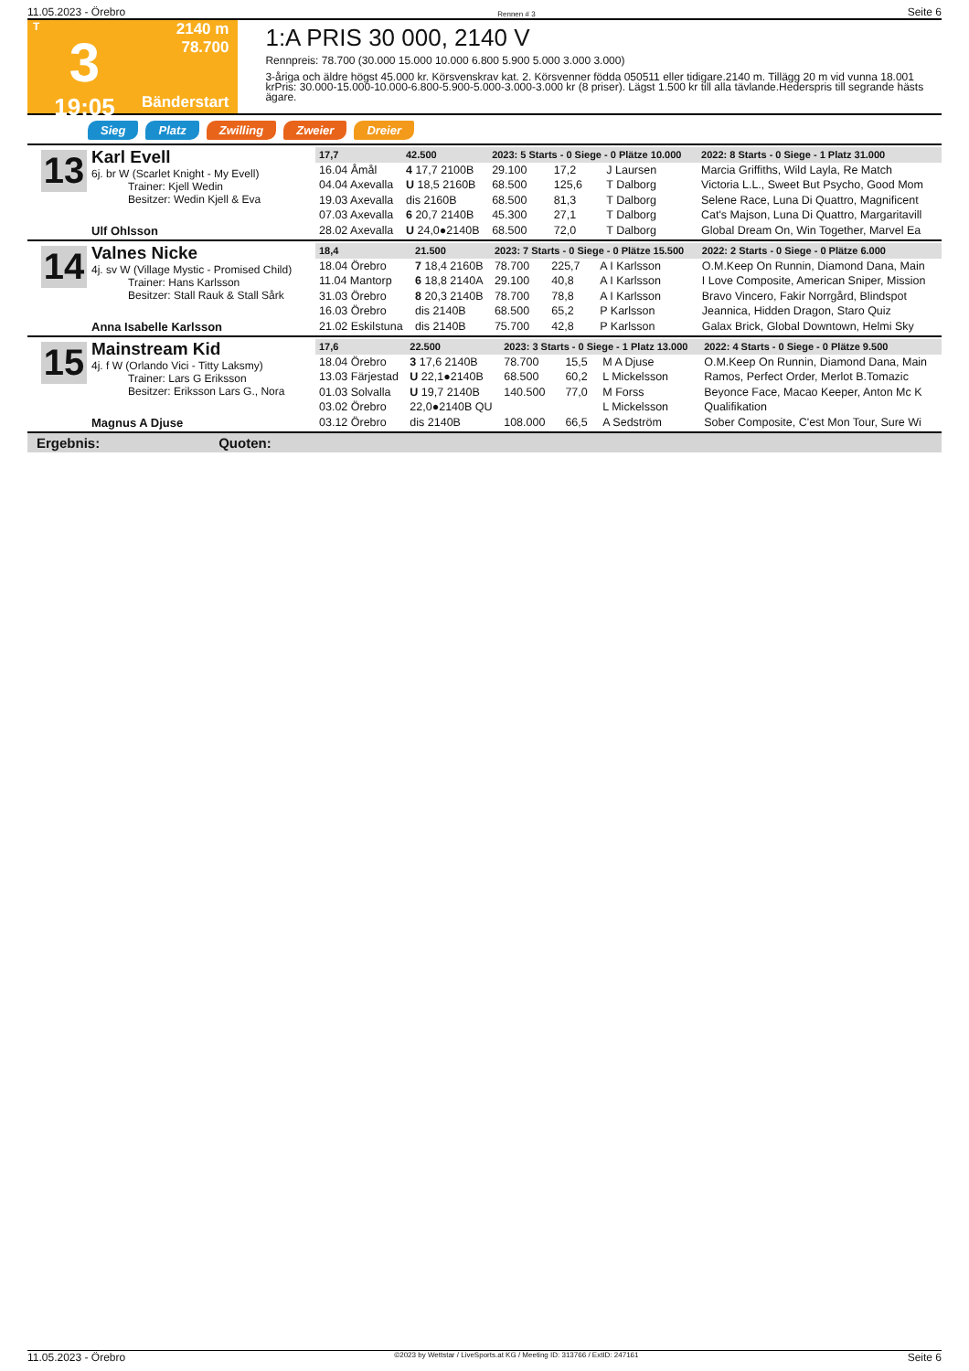11.05.2023 - Örebro Rennen # 3 Seite 6
T
3
19:05
2140 m
78.700
Bänderstart
1:A PRIS 30 000, 2140 V
Rennpreis: 78.700 (30.000 15.000 10.000 6.800 5.900 5.000 3.000 3.000)
3-åriga och äldre högst 45.000 kr. Körsvenskrav kat. 2. Körsvenner födda 050511 eller tidigare.2140 m. Tillägg 20 m vid vunna 18.001 krPris: 30.000-15.000-10.000-6.800-5.900-5.000-3.000-3.000 kr (8 priser). Lägst 1.500 kr till alla tävlande.Hederspris till segrande hästs ägare.
Sieg Platz Zwilling Zweier Dreier
13
Karl Evell
6j. br W (Scarlet Knight - My Evell)
Trainer: Kjell Wedin
Besitzer: Wedin Kjell & Eva
Ulf Ohlsson
| 17,7 | 42.500 | 2023: 5 Starts - 0 Siege - 0 Plätze 10.000 | | | | 2022: 8 Starts - 0 Siege - 1 Platz 31.000 |
| --- | --- | --- | --- | --- | --- | --- |
| 16.04 Åmål | 4 17,7 2100B | 29.100 | 17,2 | J Laursen | | Marcia Griffiths, Wild Layla, Re Match |
| 04.04 Axevalla | U 18,5 2160B | 68.500 | 125,6 | T Dalborg | | Victoria L.L., Sweet But Psycho, Good Mom |
| 19.03 Axevalla | dis 2160B | 68.500 | 81,3 | T Dalborg | | Selene Race, Luna Di Quattro, Magnificent |
| 07.03 Axevalla | 6 20,7 2140B | 45.300 | 27,1 | T Dalborg | | Cat's Majson, Luna Di Quattro, Margaritavill |
| 28.02 Axevalla | U 24,0●2140B | 68.500 | 72,0 | T Dalborg | | Global Dream On, Win Together, Marvel Ea |
14
Valnes Nicke
4j. sv W (Village Mystic - Promised Child)
Trainer: Hans Karlsson
Besitzer: Stall Rauk & Stall Sårk
Anna Isabelle Karlsson
| 18,4 | 21.500 | 2023: 7 Starts - 0 Siege - 0 Plätze 15.500 | | | | 2022: 2 Starts - 0 Siege - 0 Plätze 6.000 |
| --- | --- | --- | --- | --- | --- | --- |
| 18.04 Örebro | 7 18,4 2160B | 78.700 | 225,7 | A I Karlsson | | O.M.Keep On Runnin, Diamond Dana, Main |
| 11.04 Mantorp | 6 18,8 2140A | 29.100 | 40,8 | A I Karlsson | | I Love Composite, American Sniper, Mission |
| 31.03 Örebro | 8 20,3 2140B | 78.700 | 78,8 | A I Karlsson | | Bravo Vincero, Fakir Norrgård, Blindspot |
| 16.03 Örebro | dis 2140B | 68.500 | 65,2 | P Karlsson | | Jeannica, Hidden Dragon, Staro Quiz |
| 21.02 Eskilstuna | dis 2140B | 75.700 | 42,8 | P Karlsson | | Galax Brick, Global Downtown, Helmi Sky |
15
Mainstream Kid
4j. f W (Orlando Vici - Titty Laksmy)
Trainer: Lars G Eriksson
Besitzer: Eriksson Lars G., Nora
Magnus A Djuse
| 17,6 | 22.500 | 2023: 3 Starts - 0 Siege - 1 Platz 13.000 | | | | 2022: 4 Starts - 0 Siege - 0 Plätze 9.500 |
| --- | --- | --- | --- | --- | --- | --- |
| 18.04 Örebro | 3 17,6 2140B | 78.700 | 15,5 | M A Djuse | | O.M.Keep On Runnin, Diamond Dana, Main |
| 13.03 Färjestad | U 22,1●2140B | 68.500 | 60,2 | L Mickelsson | | Ramos, Perfect Order, Merlot B.Tomazic |
| 01.03 Solvalla | U 19,7 2140B | 140.500 | 77,0 | M Forss | | Beyonce Face, Macao Keeper, Anton Mc K |
| 03.02 Örebro | 22,0●2140B QU | | | L Mickelsson | | Qualifikation |
| 03.12 Örebro | dis 2140B | 108.000 | 66,5 | A Sedström | | Sober Composite, C'est Mon Tour, Sure Wi |
Ergebnis: Quoten:
11.05.2023 - Örebro ©2023 by Wettstar / LiveSports.at KG / Meeting ID: 313766 / ExtID: 247161 Seite 6